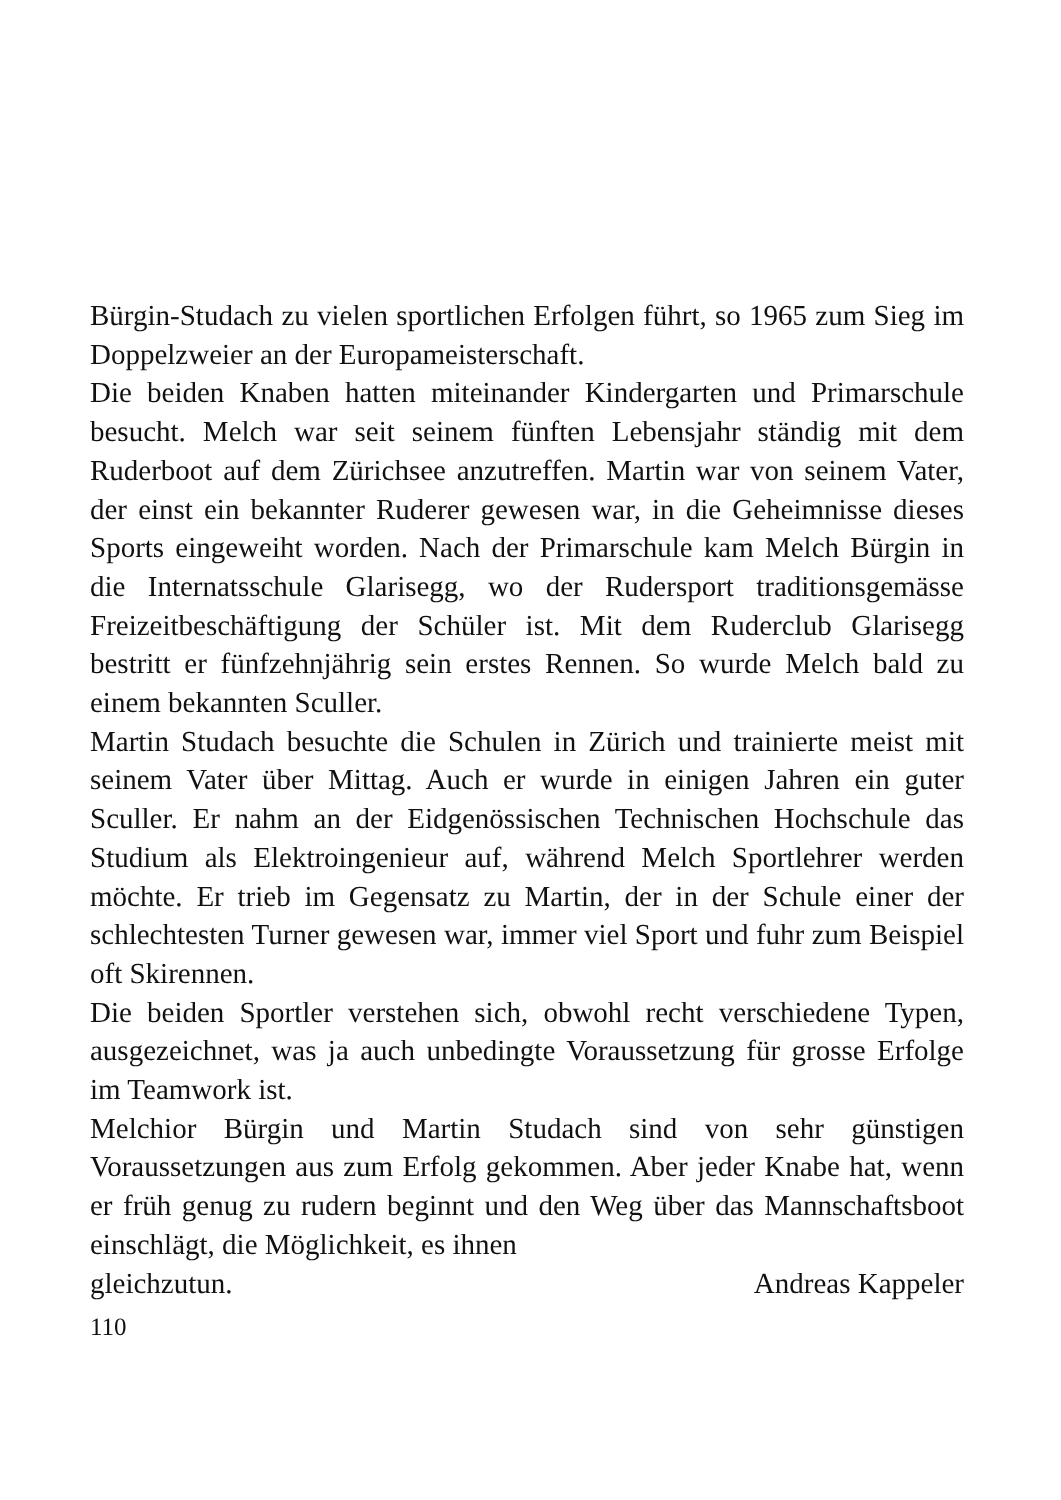Bürgin-Studach zu vielen sportlichen Erfolgen führt, so 1965 zum Sieg im Doppelzweier an der Europameisterschaft.
Die beiden Knaben hatten miteinander Kindergarten und Primarschule besucht. Melch war seit seinem fünften Lebensjahr ständig mit dem Ruderboot auf dem Zürichsee anzutreffen. Martin war von seinem Vater, der einst ein bekannter Ruderer gewesen war, in die Geheimnisse dieses Sports eingeweiht worden. Nach der Primarschule kam Melch Bürgin in die Internatsschule Glarisegg, wo der Rudersport traditionsgemässe Freizeitbeschäftigung der Schüler ist. Mit dem Ruderclub Glarisegg bestritt er fünfzehnjährig sein erstes Rennen. So wurde Melch bald zu einem bekannten Sculler.
Martin Studach besuchte die Schulen in Zürich und trainierte meist mit seinem Vater über Mittag. Auch er wurde in einigen Jahren ein guter Sculler. Er nahm an der Eidgenössischen Technischen Hochschule das Studium als Elektroingenieur auf, während Melch Sportlehrer werden möchte. Er trieb im Gegensatz zu Martin, der in der Schule einer der schlechtesten Turner gewesen war, immer viel Sport und fuhr zum Beispiel oft Skirennen.
Die beiden Sportler verstehen sich, obwohl recht verschiedene Typen, ausgezeichnet, was ja auch unbedingte Voraussetzung für grosse Erfolge im Teamwork ist.
Melchior Bürgin und Martin Studach sind von sehr günstigen Voraussetzungen aus zum Erfolg gekommen. Aber jeder Knabe hat, wenn er früh genug zu rudern beginnt und den Weg über das Mannschaftsboot einschlägt, die Möglichkeit, es ihnen
gleichzutun. Andreas Kappeler
110